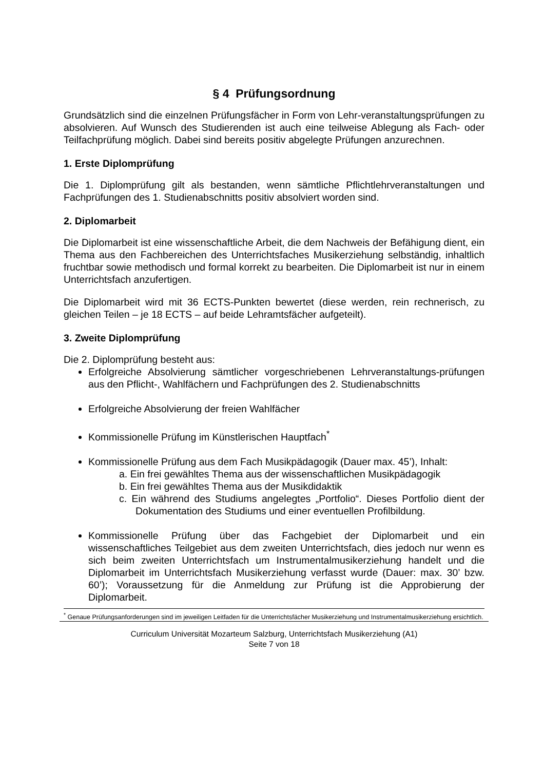§ 4 Prüfungsordnung
Grundsätzlich sind die einzelnen Prüfungsfächer in Form von Lehr-veranstaltungsprüfungen zu absolvieren. Auf Wunsch des Studierenden ist auch eine teilweise Ablegung als Fach- oder Teilfachprüfung möglich. Dabei sind bereits positiv abgelegte Prüfungen anzurechnen.
1. Erste Diplomprüfung
Die 1. Diplomprüfung gilt als bestanden, wenn sämtliche Pflichtlehrveranstaltungen und Fachprüfungen des 1. Studienabschnitts positiv absolviert worden sind.
2. Diplomarbeit
Die Diplomarbeit ist eine wissenschaftliche Arbeit, die dem Nachweis der Befähigung dient, ein Thema aus den Fachbereichen des Unterrichtsfaches Musikerziehung selbständig, inhaltlich fruchtbar sowie methodisch und formal korrekt zu bearbeiten. Die Diplomarbeit ist nur in einem Unterrichtsfach anzufertigen.
Die Diplomarbeit wird mit 36 ECTS-Punkten bewertet (diese werden, rein rechnerisch, zu gleichen Teilen – je 18 ECTS – auf beide Lehramtsfächer aufgeteilt).
3. Zweite Diplomprüfung
Die 2. Diplomprüfung besteht aus:
Erfolgreiche Absolvierung sämtlicher vorgeschriebenen Lehrveranstaltungs-prüfungen aus den Pflicht-, Wahlfächern und Fachprüfungen des 2. Studienabschnitts
Erfolgreiche Absolvierung der freien Wahlfächer
Kommissionelle Prüfung im Künstlerischen Hauptfach<sup>*</sup>
Kommissionelle Prüfung aus dem Fach Musikpädagogik (Dauer max. 45’), Inhalt:
a. Ein frei gewähltes Thema aus der wissenschaftlichen Musikpädagogik
b. Ein frei gewähltes Thema aus der Musikdidaktik
c. Ein während des Studiums angelegtes „Portfolio“. Dieses Portfolio dient der Dokumentation des Studiums und einer eventuellen Profilbildung.
Kommissionelle Prüfung über das Fachgebiet der Diplomarbeit und ein wissenschaftliches Teilgebiet aus dem zweiten Unterrichtsfach, dies jedoch nur wenn es sich beim zweiten Unterrichtsfach um Instrumentalmusikerziehung handelt und die Diplomarbeit im Unterrichtsfach Musikerziehung verfasst wurde (Dauer: max. 30’ bzw. 60’); Voraussetzung für die Anmeldung zur Prüfung ist die Approbierung der Diplomarbeit.
<sup>*</sup> Genaue Prüfungsanforderungen sind im jeweiligen Leitfaden für die Unterrichtsfächer Musikerziehung und Instrumentalmusikerziehung ersichtlich.
Curriculum Universität Mozarteum Salzburg, Unterrichtsfach Musikerziehung (A1)
Seite 7 von 18